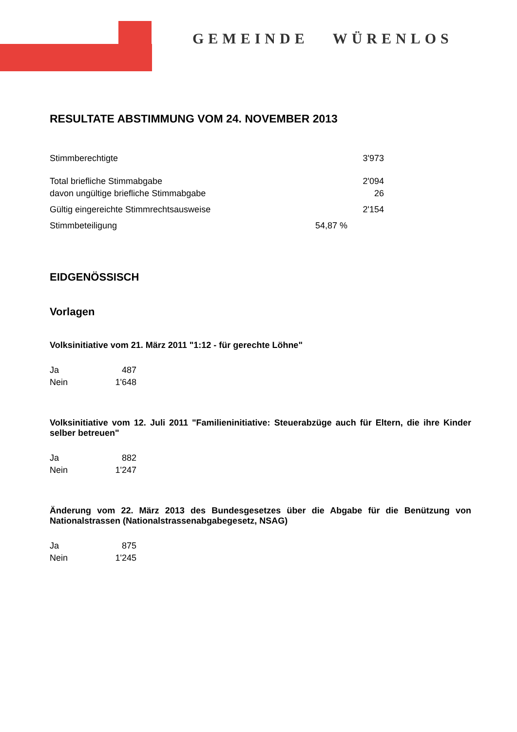GEMEINDE WÜRENLOS
RESULTATE ABSTIMMUNG VOM 24. NOVEMBER 2013
| Stimmberechtigte | 3'973 |
| Total briefliche Stimmabgabe | 2'094 |
| davon ungültige briefliche Stimmabgabe | 26 |
| Gültig eingereichte Stimmrechtsausweise | 2'154 |
| Stimmbeteiligung | 54,87 % |
EIDGENÖSSISCH
Vorlagen
Volksinitiative vom 21. März 2011 "1:12 - für gerechte Löhne"
| Ja | 487 |
| Nein | 1'648 |
Volksinitiative vom 12. Juli 2011 "Familieninitiative: Steuerabzüge auch für Eltern, die ihre Kinder selber betreuen"
| Ja | 882 |
| Nein | 1'247 |
Änderung vom 22. März 2013 des Bundesgesetzes über die Abgabe für die Benützung von Nationalstrassen (Nationalstrassenabgabegesetz, NSAG)
| Ja | 875 |
| Nein | 1'245 |